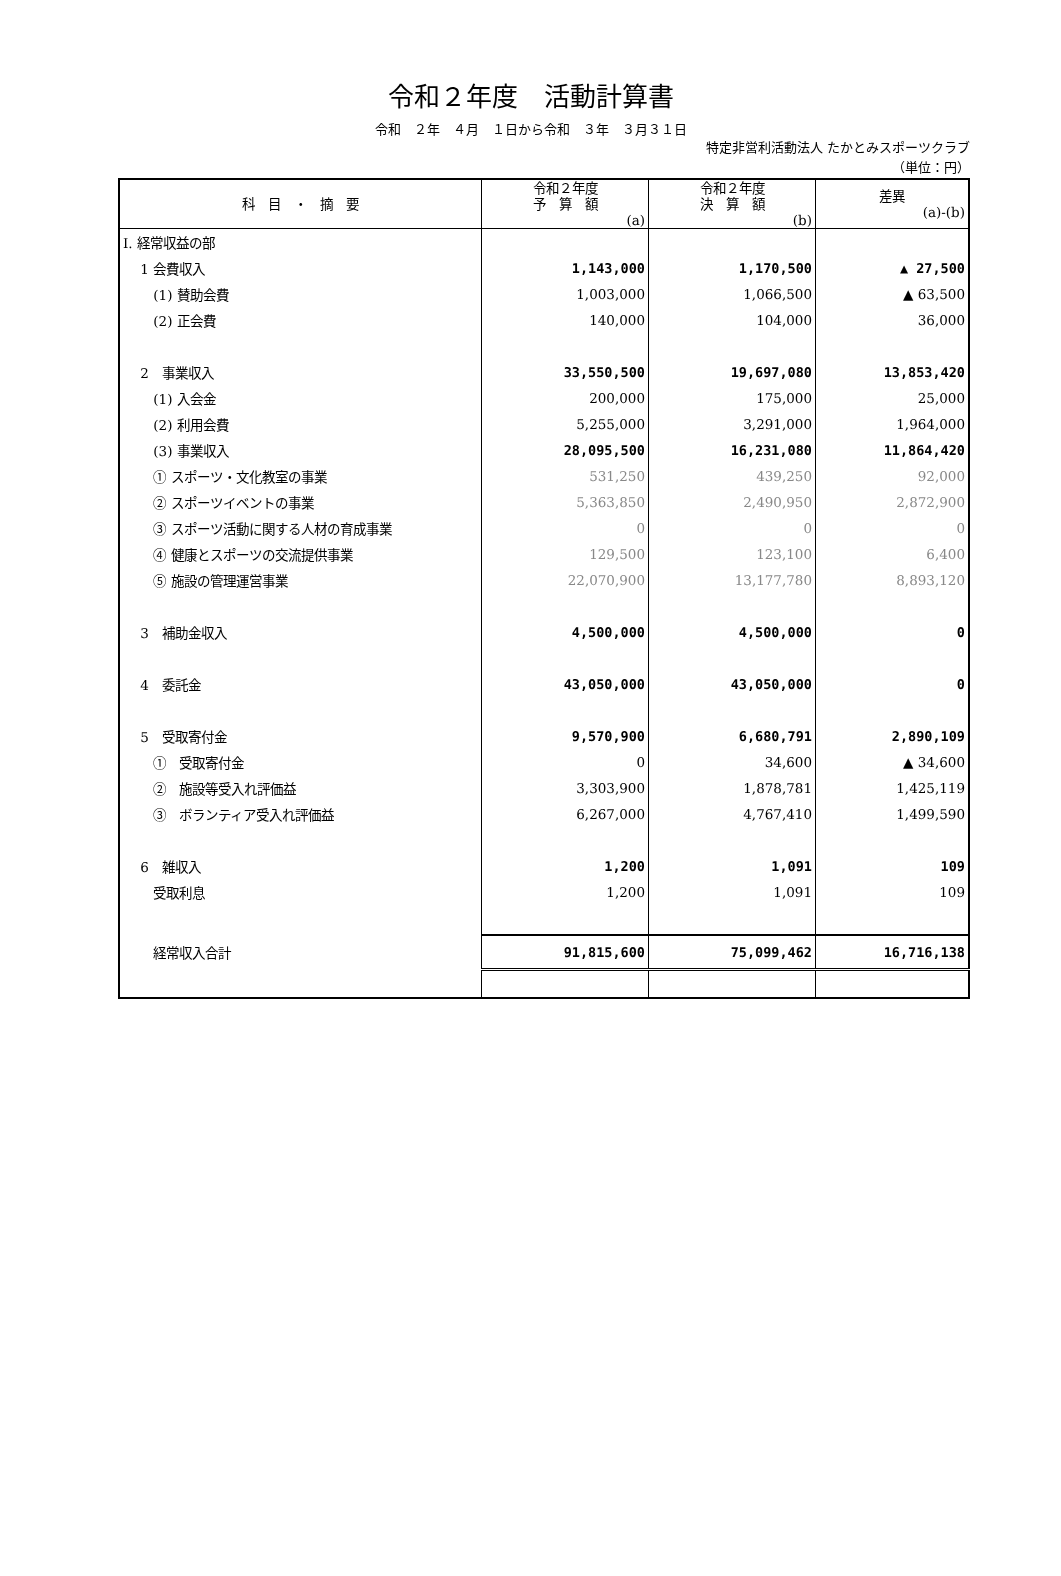令和２年度　活動計算書
令和　２年　４月　１日から令和　３年　３月３１日
特定非営利活動法人 たかとみスポーツクラブ
（単位：円）
| 科 目 ・ 摘 要 | 令和２年度 予 算 額 (a) | 令和２年度 決 算 額 (b) | 差異 (a)-(b) |
| --- | --- | --- | --- |
| Ⅰ. 経常収益の部 | | | |
| 1 会費収入 | 1,143,000 | 1,170,500 | ▲ 27,500 |
| (1) 賛助会費 | 1,003,000 | 1,066,500 | ▲ 63,500 |
| (2) 正会費 | 140,000 | 104,000 | 36,000 |
| 2 事業収入 | 33,550,500 | 19,697,080 | 13,853,420 |
| (1) 入会金 | 200,000 | 175,000 | 25,000 |
| (2) 利用会費 | 5,255,000 | 3,291,000 | 1,964,000 |
| (3) 事業収入 | 28,095,500 | 16,231,080 | 11,864,420 |
| ① スポーツ・文化教室の事業 | 531,250 | 439,250 | 92,000 |
| ② スポーツイベントの事業 | 5,363,850 | 2,490,950 | 2,872,900 |
| ③ スポーツ活動に関する人材の育成事業 | 0 | 0 | 0 |
| ④ 健康とスポーツの交流提供事業 | 129,500 | 123,100 | 6,400 |
| ⑤ 施設の管理運営事業 | 22,070,900 | 13,177,780 | 8,893,120 |
| 3 補助金収入 | 4,500,000 | 4,500,000 | 0 |
| 4 委託金 | 43,050,000 | 43,050,000 | 0 |
| 5 受取寄付金 | 9,570,900 | 6,680,791 | 2,890,109 |
| ① 受取寄付金 | 0 | 34,600 | ▲ 34,600 |
| ② 施設等受入れ評価益 | 3,303,900 | 1,878,781 | 1,425,119 |
| ③ ボランティア受入れ評価益 | 6,267,000 | 4,767,410 | 1,499,590 |
| 6 雑収入 | 1,200 | 1,091 | 109 |
| 受取利息 | 1,200 | 1,091 | 109 |
| 経常収入合計 | 91,815,600 | 75,099,462 | 16,716,138 |